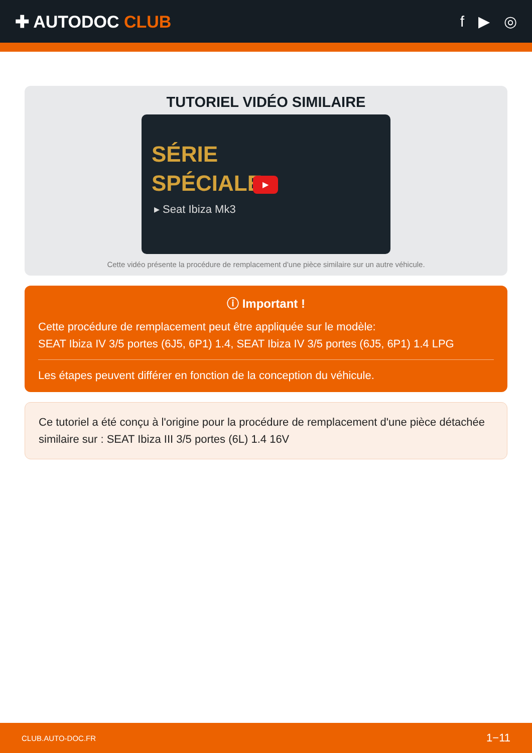✚ AUTODOC CLUB f ▶ ◎
TUTORIEL VIDÉO SIMILAIRE
SÉRIE
SPÉCIALE
▸ Seat Ibiza Mk3
▶
Cette vidéo présente la procédure de remplacement d'une pièce similaire sur un autre véhicule.
ⓘ Important !
Cette procédure de remplacement peut être appliquée sur le modèle:
SEAT Ibiza IV 3/5 portes (6J5, 6P1) 1.4, SEAT Ibiza IV 3/5 portes (6J5, 6P1) 1.4 LPG
Les étapes peuvent différer en fonction de la conception du véhicule.
Ce tutoriel a été conçu à l'origine pour la procédure de remplacement d'une pièce détachée similaire sur : SEAT Ibiza III 3/5 portes (6L) 1.4 16V
CLUB.AUTO-DOC.FR 1−11